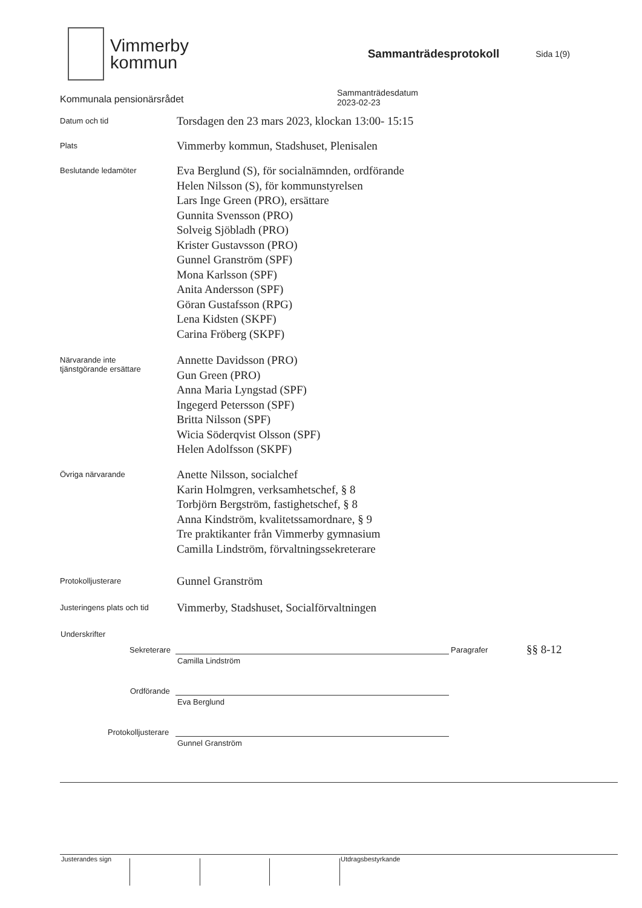Vimmerby
kommun
Sammanträdesprotokoll
Sida 1(9)
Kommunala pensionärsrådet
Sammanträdesdatum
2023-02-23
Datum och tid
Torsdagen den 23 mars 2023, klockan 13:00- 15:15
Plats
Vimmerby kommun, Stadshuset, Plenisalen
Beslutande ledamöter
Eva Berglund (S), för socialnämnden, ordförande
Helen Nilsson (S), för kommunstyrelsen
Lars Inge Green (PRO), ersättare
Gunnita Svensson (PRO)
Solveig Sjöbladh (PRO)
Krister Gustavsson (PRO)
Gunnel Granström (SPF)
Mona Karlsson (SPF)
Anita Andersson (SPF)
Göran Gustafsson (RPG)
Lena Kidsten (SKPF)
Carina Fröberg (SKPF)
Närvarande inte
tjänstgörande ersättare
Annette Davidsson (PRO)
Gun Green (PRO)
Anna Maria Lyngstad (SPF)
Ingegerd Petersson (SPF)
Britta Nilsson (SPF)
Wicia Söderqvist Olsson (SPF)
Helen Adolfsson (SKPF)
Övriga närvarande
Anette Nilsson, socialchef
Karin Holmgren, verksamhetschef, § 8
Torbjörn Bergström, fastighetschef, § 8
Anna Kindström, kvalitetssamordnare, § 9
Tre praktikanter från Vimmerby gymnasium
Camilla Lindström, förvaltningssekreterare
Protokolljusterare
Gunnel Granström
Justeringens plats och tid
Vimmerby, Stadshuset, Socialförvaltningen
Underskrifter
Sekreterare Paragrafer §§ 8-12
Camilla Lindström
Ordförande
Eva Berglund
Protokolljusterare
Gunnel Granström
Justerandes sign Utdragsbestyrkande